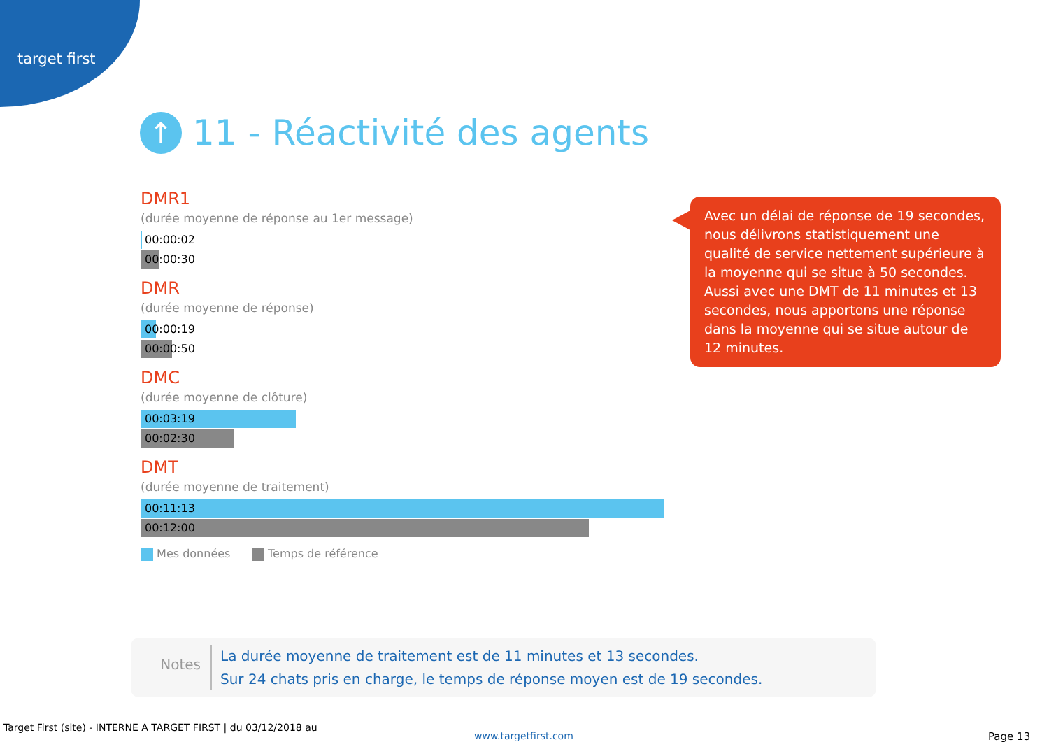target first
↑ 11 - Réactivité des agents
DMR1
(durée moyenne de réponse au 1er message)
00:00:02
00:00:30
DMR
(durée moyenne de réponse)
00:00:19
00:00:50
DMC
(durée moyenne de clôture)
00:03:19
00:02:30
DMT
(durée moyenne de traitement)
00:11:13
00:12:00
Mes données Temps de référence
Avec un délai de réponse de 19 secondes, nous délivrons statistiquement une qualité de service nettement supérieure à la moyenne qui se situe à 50 secondes. Aussi avec une DMT de 11 minutes et 13 secondes, nous apportons une réponse dans la moyenne qui se situe autour de 12 minutes.
Notes
La durée moyenne de traitement est de 11 minutes et 13 secondes.
Sur 24 chats pris en charge, le temps de réponse moyen est de 19 secondes.
Target First (site) - INTERNE A TARGET FIRST | du 03/12/2018 au
www.targetfirst.com Page 13